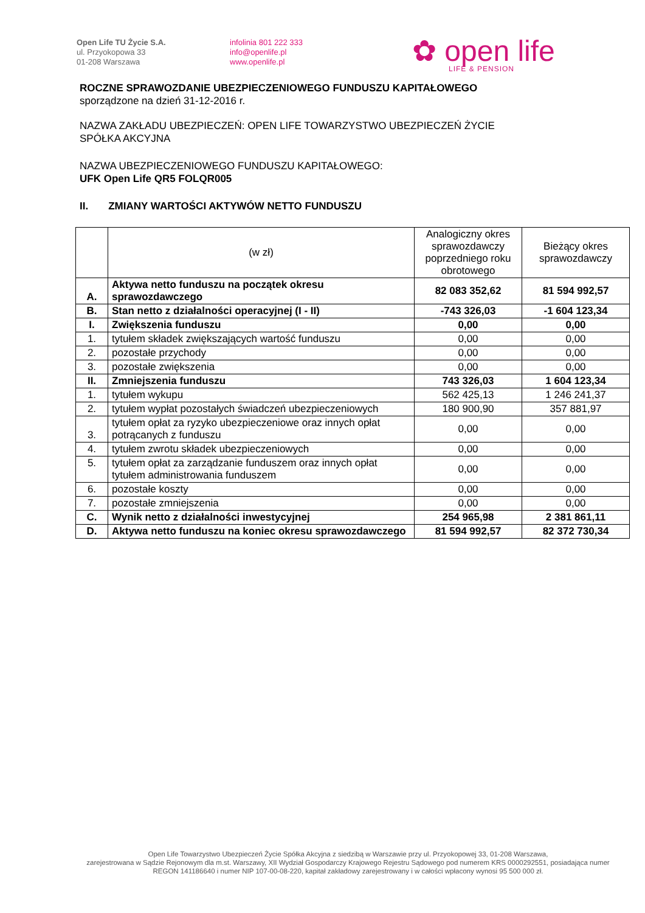Open Life TU Życie S.A.
ul. Przyokopowa 33
01-208 Warszawa
infolinia 801 222 333
info@openlife.pl
www.openlife.pl
✿ open life
LIFE & PENSION
ROCZNE SPRAWOZDANIE UBEZPIECZENIOWEGO FUNDUSZU KAPITAŁOWEGO
sporządzone na dzień 31-12-2016 r.
NAZWA ZAKŁADU UBEZPIECZEŃ: OPEN LIFE TOWARZYSTWO UBEZPIECZEŃ ŻYCIE
SPÓŁKA AKCYJNA
NAZWA UBEZPIECZENIOWEGO FUNDUSZU KAPITAŁOWEGO:
UFK Open Life QR5 FOLQR005
II. ZMIANY WARTOŚCI AKTYWÓW NETTO FUNDUSZU
| | (w zł) | Analogiczny okres sprawozdawczy poprzedniego roku obrotowego | Bieżący okres sprawozdawczy |
| A. | Aktywa netto funduszu na początek okresu sprawozdawczego | 82 083 352,62 | 81 594 992,57 |
| B. | Stan netto z działalności operacyjnej (I - II) | -743 326,03 | -1 604 123,34 |
| I. | Zwiększenia funduszu | 0,00 | 0,00 |
| 1. | tytułem składek zwiększających wartość funduszu | 0,00 | 0,00 |
| 2. | pozostałe przychody | 0,00 | 0,00 |
| 3. | pozostałe zwiększenia | 0,00 | 0,00 |
| II. | Zmniejszenia funduszu | 743 326,03 | 1 604 123,34 |
| 1. | tytułem wykupu | 562 425,13 | 1 246 241,37 |
| 2. | tytułem wypłat pozostałych świadczeń ubezpieczeniowych | 180 900,90 | 357 881,97 |
| 3. | tytułem opłat za ryzyko ubezpieczeniowe oraz innych opłat potrącanych z funduszu | 0,00 | 0,00 |
| 4. | tytułem zwrotu składek ubezpieczeniowych | 0,00 | 0,00 |
| 5. | tytułem opłat za zarządzanie funduszem oraz innych opłat tytułem administrowania funduszem | 0,00 | 0,00 |
| 6. | pozostałe koszty | 0,00 | 0,00 |
| 7. | pozostałe zmniejszenia | 0,00 | 0,00 |
| C. | Wynik netto z działalności inwestycyjnej | 254 965,98 | 2 381 861,11 |
| D. | Aktywa netto funduszu na koniec okresu sprawozdawczego | 81 594 992,57 | 82 372 730,34 |
Open Life Towarzystwo Ubezpieczeń Życie Spółka Akcyjna z siedzibą w Warszawie przy ul. Przyokopowej 33, 01-208 Warszawa,
zarejestrowana w Sądzie Rejonowym dla m.st. Warszawy, XII Wydział Gospodarczy Krajowego Rejestru Sądowego pod numerem KRS 0000292551, posiadająca numer REGON 141186640 i numer NIP 107-00-08-220, kapitał zakładowy zarejestrowany i w całości wpłacony wynosi 95 500 000 zł.